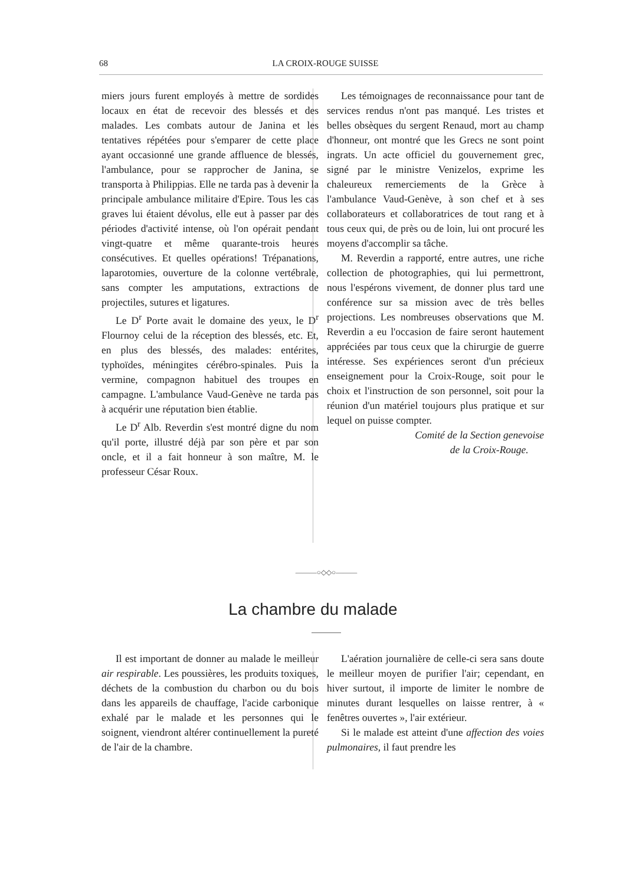68 LA CROIX-ROUGE SUISSE
miers jours furent employés à mettre de sordides locaux en état de recevoir des blessés et des malades. Les combats autour de Janina et les tentatives répétées pour s'emparer de cette place ayant occasionné une grande affluence de blessés, l'ambulance, pour se rapprocher de Janina, se transporta à Philippias. Elle ne tarda pas à devenir la principale ambulance militaire d'Epire. Tous les cas graves lui étaient dévolus, elle eut à passer par des périodes d'activité intense, où l'on opérait pendant vingt-quatre et même quarante-trois heures consécutives. Et quelles opérations! Trépanations, laparotomies, ouverture de la colonne vertébrale, sans compter les amputations, extractions de projectiles, sutures et ligatures.
Le D<sup>r</sup> Porte avait le domaine des yeux, le D<sup>r</sup> Flournoy celui de la réception des blessés, etc. Et, en plus des blessés, des malades: entérites, typhoïdes, méningites cérébro-spinales. Puis la vermine, compagnon habituel des troupes en campagne. L'ambulance Vaud-Genève ne tarda pas à acquérir une réputation bien établie.
Le D<sup>r</sup> Alb. Reverdin s'est montré digne du nom qu'il porte, illustré déjà par son père et par son oncle, et il a fait honneur à son maître, M. le professeur César Roux.
Les témoignages de reconnaissance pour tant de services rendus n'ont pas manqué. Les tristes et belles obsèques du sergent Renaud, mort au champ d'honneur, ont montré que les Grecs ne sont point ingrats. Un acte officiel du gouvernement grec, signé par le ministre Venizelos, exprime les chaleureux remerciements de la Grèce à l'ambulance Vaud-Genève, à son chef et à ses collaborateurs et collaboratrices de tout rang et à tous ceux qui, de près ou de loin, lui ont procuré les moyens d'accomplir sa tâche.
M. Reverdin a rapporté, entre autres, une riche collection de photographies, qui lui permettront, nous l'espérons vivement, de donner plus tard une conférence sur sa mission avec de très belles projections. Les nombreuses observations que M. Reverdin a eu l'occasion de faire seront hautement appréciées par tous ceux que la chirurgie de guerre intéresse. Ses expériences seront d'un précieux enseignement pour la Croix-Rouge, soit pour le choix et l'instruction de son personnel, soit pour la réunion d'un matériel toujours plus pratique et sur lequel on puisse compter.
Comité de la Section genevoise
de la Croix-Rouge.
———○◇◇○———
La chambre du malade
Il est important de donner au malade le meilleur air respirable. Les poussières, les produits toxiques, déchets de la combustion du charbon ou du bois dans les appareils de chauffage, l'acide carbonique exhalé par le malade et les personnes qui le soignent, viendront altérer continuellement la pureté de l'air de la chambre.
L'aération journalière de celle-ci sera sans doute le meilleur moyen de purifier l'air; cependant, en hiver surtout, il importe de limiter le nombre de minutes durant lesquelles on laisse rentrer, à « fenêtres ouvertes », l'air extérieur.
Si le malade est atteint d'une affection des voies pulmonaires, il faut prendre les